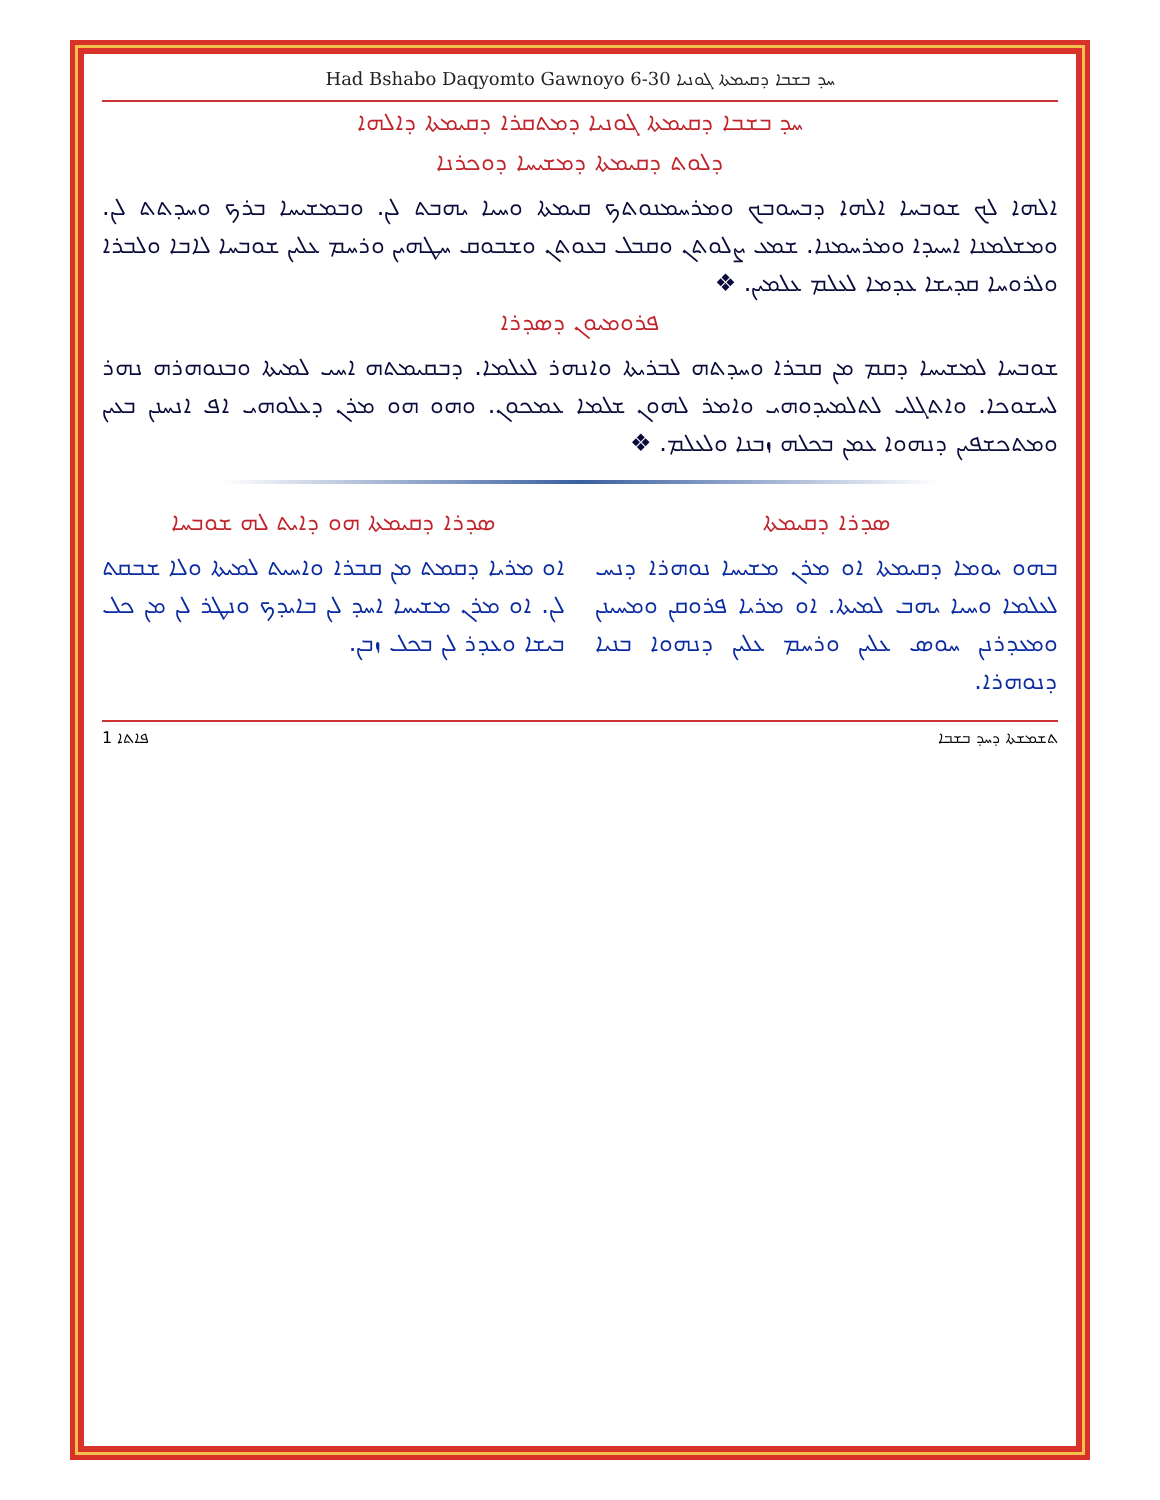Had Bshabo Daqyomto Gawnoyo 6-30 ܚܕ ܒܫܒܐ ܕܩܝܡܬܐ ܓܘܢܝܐ
ܚܕ ܒܫܒܐ ܕܩܝܡܬܐ ܓܘܢܝܐ ܕܡܬܩܪܐ ܕܩܝܡܬܐ ܕܐܠܗܐ
ܕܠܘܬ ܕܩܝܡܬܐ ܕܡܫܝܚܐ ܕܘܟܪܢܐ
ܐܠܗܐ ܠܟ ܫܘܒܚܐ ܐܠܗܐ ܕܒܚܘܒܟ ܘܡܪܚܡܢܘܬܟ ܩܝܡܬܐ ܘܚܝܐ ܝܗܒܬ ܠܢ. ܘܒܡܫܝܚܐ ܒܪܟ ܘܚܕܬܬ ܠܢ. ܘܡܫܠܡܢܐ ܐܚܝܕܐ ܘܡܪܚܡܢܐ. ܫܡܥ ܨܠܘܬܢ ܘܩܒܠ ܒܥܘܬܢ ܘܫܒܘܩ ܚܛܗܝܢ ܘܪܚܡ ܥܠܝܢ ܫܘܒܚܐ ܠܐܒܐ ܘܠܒܪܐ ܘܠܪܘܚܐ ܩܕܝܫܐ ܥܕܡܐ ܠܥܠܡ ܥܠܡܝܢ. ❖
ܦܪܘܡܝܘܢ ܕܣܕܪܐ
ܫܘܒܚܐ ܠܡܫܝܚܐ ܕܩܡ ܡܢ ܩܒܪܐ ܘܚܕܬܗ ܠܒܪܝܬܐ ܘܐܢܗܪ ܠܥܠܡܐ. ܕܒܩܝܡܬܗ ܐܚܝ ܠܡܝܬܐ ܘܒܢܘܗܪܗ ܢܗܪ ܠܚܫܘܟܐ. ܘܐܬܓܠܝ ܠܬܠܡܝܕܘܗܝ ܘܐܡܪ ܠܗܘܢ ܫܠܡܐ ܥܡܟܘܢ. ܘܗܘ ܗܘ ܡܪܢ ܕܥܠܘܗܝ ܐܦ ܐܢܚܢܢ ܒܥܝܢ ܘܡܬܟܫܦܝܢ ܕܢܗܘܐ ܥܡܢ ܒܟܠܗ ܙܒܢܐ ܘܠܥܠܡ. ❖
ܣܕܪܐ ܕܩܝܡܬܐ
ܒܗܘ ܝܘܡܐ ܕܩܝܡܬܐ ܐܘ ܡܪܢ ܡܫܝܚܐ ܢܘܗܪܐ ܕܢܚ ܠܥܠܡܐ ܘܚܝܐ ܝܗܒ ܠܡܝܬܐ. ܐܘ ܡܪܝܐ ܦܪܘܩܢ ܘܡܚܝܢܢ ܘܡܥܕܪܢܢ ܚܘܣ ܥܠܝܢ ܘܪܚܡ ܥܠܝܢ ܕܢܗܘܐ ܒܢܝܐ ܕܢܘܗܪܐ.
ܣܕܪܐ ܕܩܝܡܬܐ ܗܘ ܕܐܝܬ ܠܗ ܫܘܒܚܐ
ܐܘ ܡܪܝܐ ܕܩܡܬ ܡܢ ܩܒܪܐ ܘܐܚܝܬ ܠܡܝܬܐ ܘܠܐ ܫܒܩܬ ܠܢ. ܐܘ ܡܪܢ ܡܫܝܚܐ ܐܚܕ ܠܢ ܒܐܝܕܟ ܘܢܛܪ ܠܢ ܡܢ ܟܠ ܒܝܫܐ ܘܥܕܪ ܠܢ ܒܟܠ ܙܒܢ.
1 ܦܐܬܐ ܬܫܡܫܬܐ ܕܚܕ ܒܫܒܐ